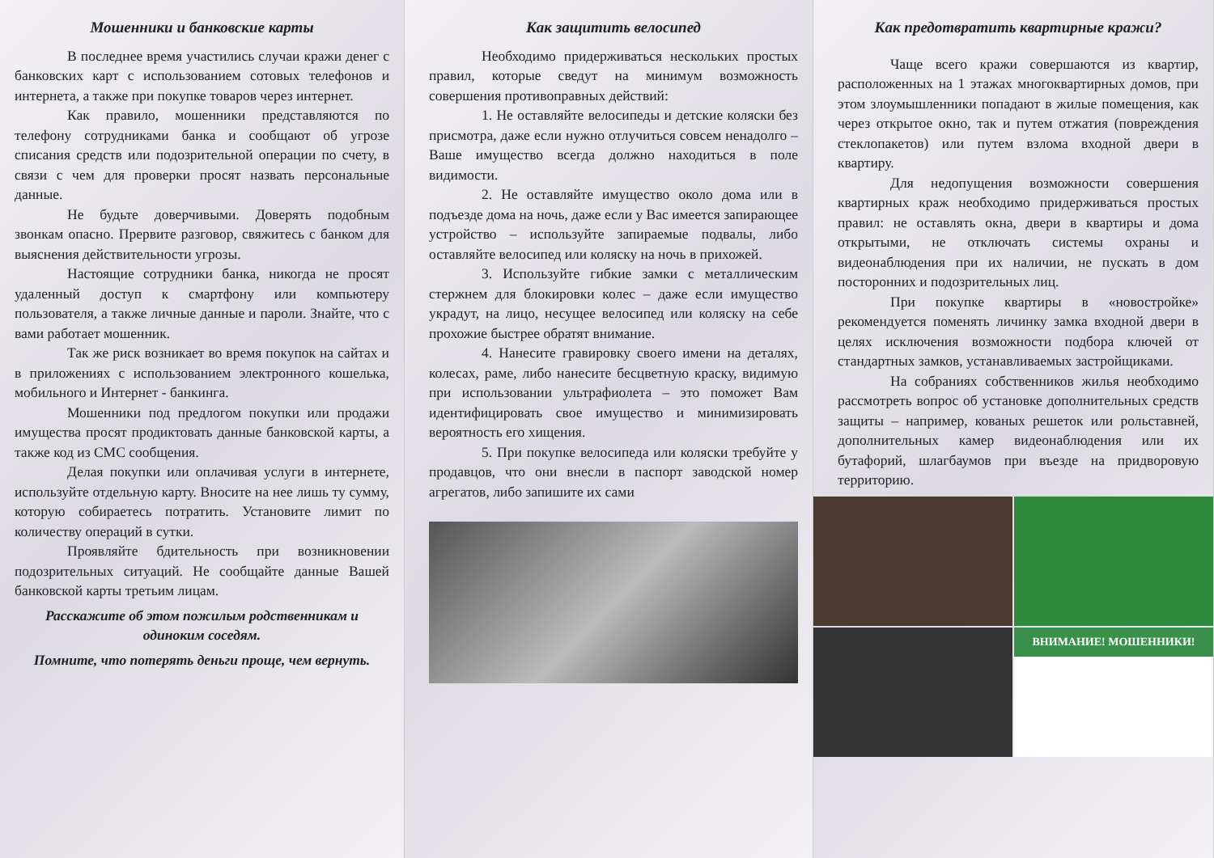Мошенники и банковские карты
В последнее время участились случаи кражи денег с банковских карт с использованием сотовых телефонов и интернета, а также при покупке товаров через интернет.
Как правило, мошенники представляются по телефону сотрудниками банка и сообщают об угрозе списания средств или подозрительной операции по счету, в связи с чем для проверки просят назвать персональные данные.
Не будьте доверчивыми. Доверять подобным звонкам опасно. Прервите разговор, свяжитесь с банком для выяснения действительности угрозы.
Настоящие сотрудники банка, никогда не просят удаленный доступ к смартфону или компьютеру пользователя, а также личные данные и пароли. Знайте, что с вами работает мошенник.
Так же риск возникает во время покупок на сайтах и в приложениях с использованием электронного кошелька, мобильного и Интернет - банкинга.
Мошенники под предлогом покупки или продажи имущества просят продиктовать данные банковской карты, а также код из СМС сообщения.
Делая покупки или оплачивая услуги в интернете, используйте отдельную карту. Вносите на нее лишь ту сумму, которую собираетесь потратить. Установите лимит по количеству операций в сутки.
Проявляйте бдительность при возникновении подозрительных ситуаций. Не сообщайте данные Вашей банковской карты третьим лицам.
Расскажите об этом пожилым родственникам и одиноким соседям.
Помните, что потерять деньги проще, чем вернуть.
Как защитить велосипед
Необходимо придерживаться нескольких простых правил, которые сведут на минимум возможность совершения противоправных действий:
1. Не оставляйте велосипеды и детские коляски без присмотра, даже если нужно отлучиться совсем ненадолго – Ваше имущество всегда должно находиться в поле видимости.
2. Не оставляйте имущество около дома или в подъезде дома на ночь, даже если у Вас имеется запирающее устройство – используйте запираемые подвалы, либо оставляйте велосипед или коляску на ночь в прихожей.
3. Используйте гибкие замки с металлическим стержнем для блокировки колес – даже если имущество украдут, на лицо, несущее велосипед или коляску на себе прохожие быстрее обратят внимание.
4. Нанесите гравировку своего имени на деталях, колесах, раме, либо нанесите бесцветную краску, видимую при использовании ультрафиолета – это поможет Вам идентифицировать свое имущество и минимизировать вероятность его хищения.
5. При покупке велосипеда или коляски требуйте у продавцов, что они внесли в паспорт заводской номер агрегатов, либо запишите их сами
Как предотвратить квартирные кражи?
Чаще всего кражи совершаются из квартир, расположенных на 1 этажах многоквартирных домов, при этом злоумышленники попадают в жилые помещения, как через открытое окно, так и путем отжатия (повреждения стеклопакетов) или путем взлома входной двери в квартиру.
Для недопущения возможности совершения квартирных краж необходимо придерживаться простых правил: не оставлять окна, двери в квартиры и дома открытыми, не отключать системы охраны и видеонаблюдения при их наличии, не пускать в дом посторонних и подозрительных лиц.
При покупке квартиры в «новостройке» рекомендуется поменять личинку замка входной двери в целях исключения возможности подбора ключей от стандартных замков, устанавливаемых застройщиками.
На собраниях собственников жилья необходимо рассмотреть вопрос об установке дополнительных средств защиты – например, кованых решеток или рольставней, дополнительных камер видеонаблюдения или их бутафорий, шлагбаумов при въезде на придворовую территорию.
ВНИМАНИЕ! МОШЕННИКИ!